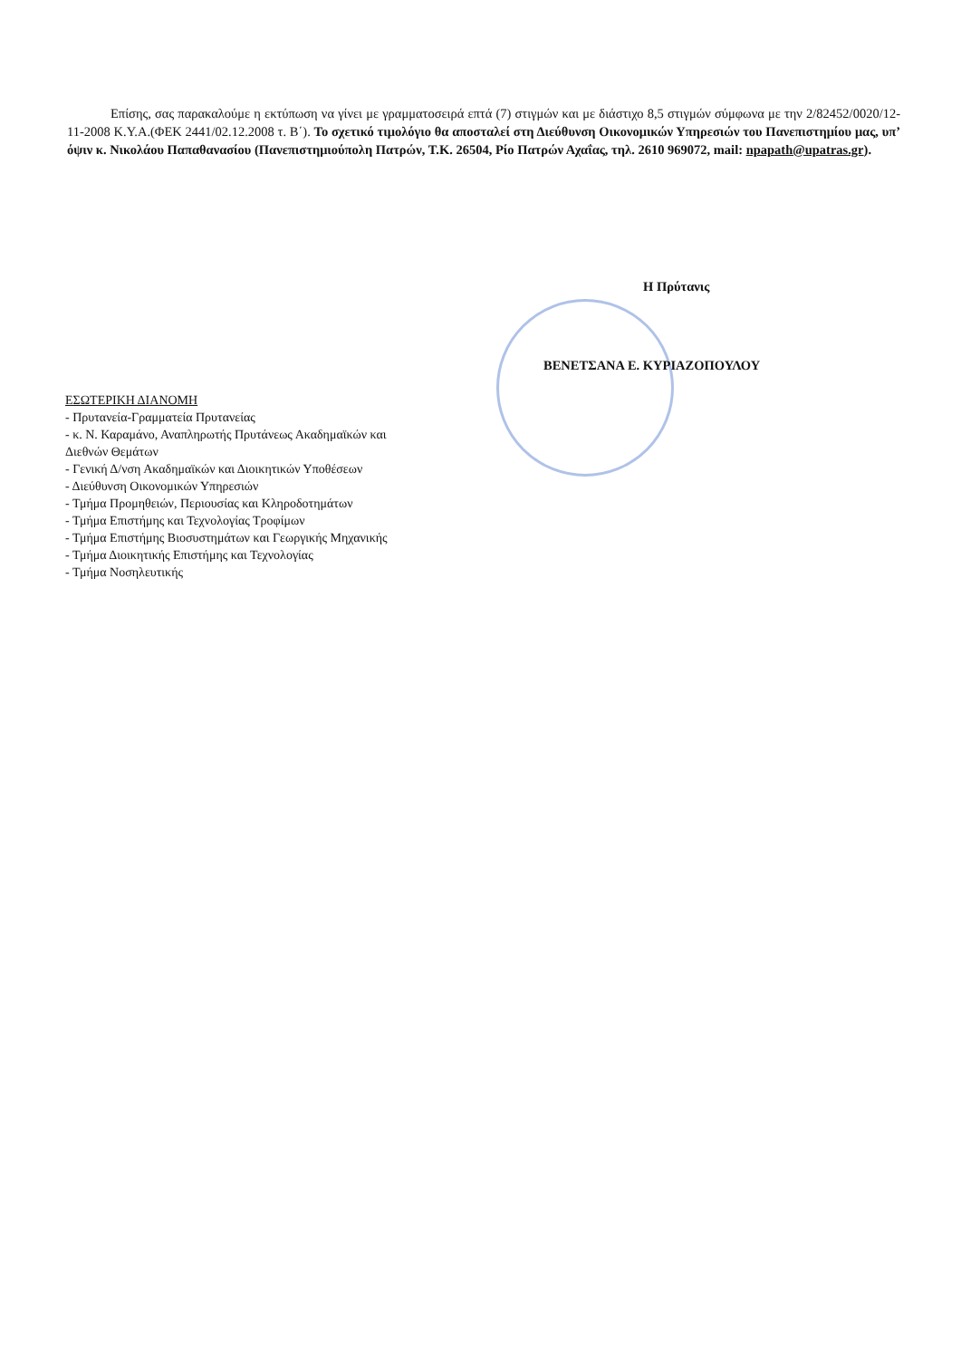Επίσης, σας παρακαλούμε η εκτύπωση να γίνει με γραμματοσειρά επτά (7) στιγμών και με διάστιχο 8,5 στιγμών σύμφωνα με την 2/82452/0020/12-11-2008 Κ.Υ.Α.(ΦΕΚ 2441/02.12.2008 τ. Β΄). Το σχετικό τιμολόγιο θα αποσταλεί στη Διεύθυνση Οικονομικών Υπηρεσιών του Πανεπιστημίου μας, υπ’ όψιν κ. Νικολάου Παπαθανασίου (Πανεπιστημιούπολη Πατρών, Τ.Κ. 26504, Ρίο Πατρών Αχαΐας, τηλ. 2610 969072, mail: npapath@upatras.gr).
Η Πρύτανις
ΒΕΝΕΤΣΑΝΑ Ε. ΚΥΡΙΑΖΟΠΟΥΛΟΥ
ΕΣΩΤΕΡΙΚΗ ΔΙΑΝΟΜΗ
- Πρυτανεία-Γραμματεία Πρυτανείας
- κ. Ν. Καραμάνο, Αναπληρωτής Πρυτάνεως Ακαδημαϊκών και
Διεθνών Θεμάτων
- Γενική Δ/νση Ακαδημαϊκών και Διοικητικών Υποθέσεων
- Διεύθυνση Οικονομικών Υπηρεσιών
- Τμήμα Προμηθειών, Περιουσίας και Κληροδοτημάτων
- Τμήμα Επιστήμης και Τεχνολογίας Τροφίμων
- Τμήμα Επιστήμης Βιοσυστημάτων και Γεωργικής Μηχανικής
- Τμήμα Διοικητικής Επιστήμης και Τεχνολογίας
- Τμήμα Νοσηλευτικής